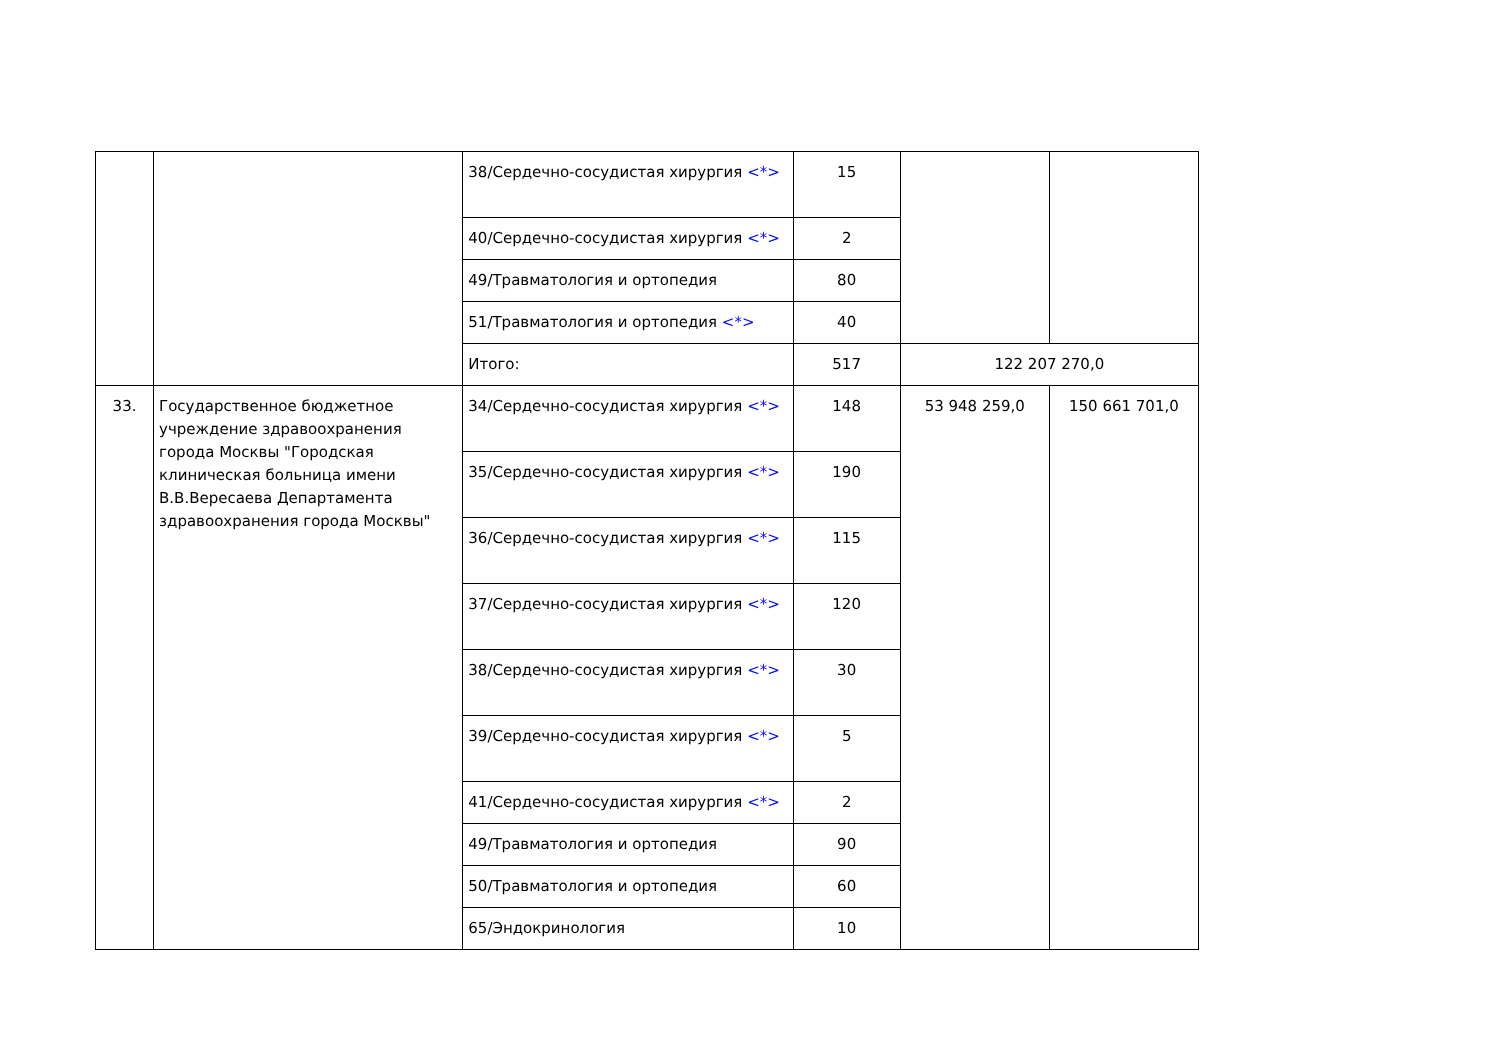| | | 38/Сердечно-сосудистая хирургия <*> | 15 | | |
| | | 40/Сердечно-сосудистая хирургия <*> | 2 | | |
| | | 49/Травматология и ортопедия | 80 | | |
| | | 51/Травматология и ортопедия <*> | 40 | | |
| | | Итого: | 517 | 122 207 270,0 | |
| 33. | Государственное бюджетное учреждение здравоохранения города Москвы "Городская клиническая больница имени В.В.Вересаева Департамента здравоохранения города Москвы" | 34/Сердечно-сосудистая хирургия <*> | 148 | 53 948 259,0 | 150 661 701,0 |
| | | 35/Сердечно-сосудистая хирургия <*> | 190 | | |
| | | 36/Сердечно-сосудистая хирургия <*> | 115 | | |
| | | 37/Сердечно-сосудистая хирургия <*> | 120 | | |
| | | 38/Сердечно-сосудистая хирургия <*> | 30 | | |
| | | 39/Сердечно-сосудистая хирургия <*> | 5 | | |
| | | 41/Сердечно-сосудистая хирургия <*> | 2 | | |
| | | 49/Травматология и ортопедия | 90 | | |
| | | 50/Травматология и ортопедия | 60 | | |
| | | 65/Эндокринология | 10 | | |